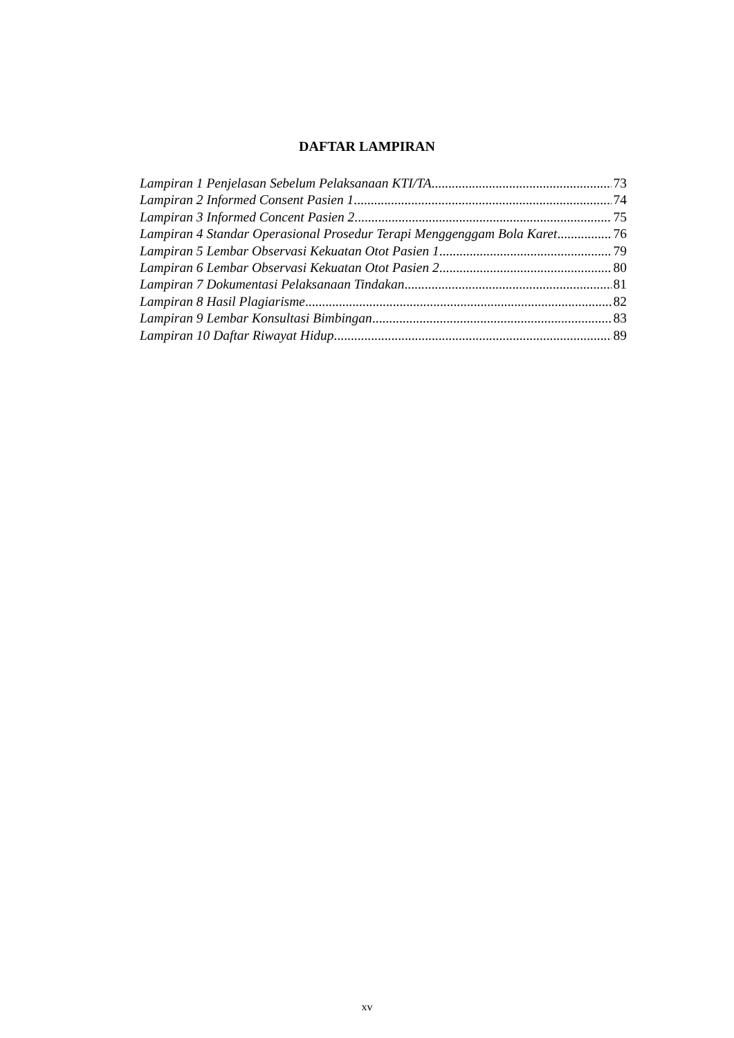DAFTAR LAMPIRAN
Lampiran 1 Penjelasan Sebelum Pelaksanaan KTI/TA 73
Lampiran 2 Informed Consent Pasien 1 74
Lampiran 3 Informed Concent Pasien 2 75
Lampiran 4 Standar Operasional Prosedur Terapi Menggenggam Bola Karet 76
Lampiran 5 Lembar Observasi Kekuatan Otot Pasien 1 79
Lampiran 6 Lembar Observasi Kekuatan Otot Pasien 2 80
Lampiran 7 Dokumentasi Pelaksanaan Tindakan 81
Lampiran 8 Hasil Plagiarisme 82
Lampiran 9 Lembar Konsultasi Bimbingan 83
Lampiran 10 Daftar Riwayat Hidup 89
xv